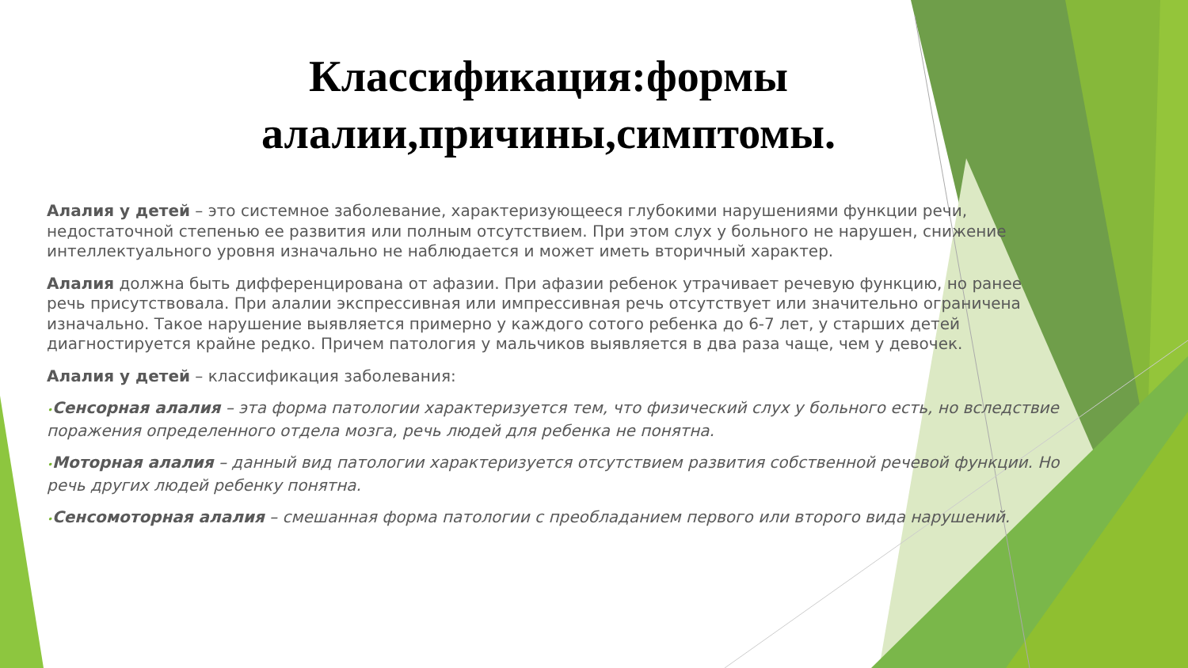Классификация:формы
алалии,причины,симптомы.
Алалия у детей – это системное заболевание, характеризующееся глубокими нарушениями функции речи, недостаточной степенью ее развития или полным отсутствием. При этом слух у больного не нарушен, снижение интеллектуального уровня изначально не наблюдается и может иметь вторичный характер.
Алалия должна быть дифференцирована от афазии. При афазии ребенок утрачивает речевую функцию, но ранее речь присутствовала. При алалии экспрессивная или импрессивная речь отсутствует или значительно ограничена изначально. Такое нарушение выявляется примерно у каждого сотого ребенка до 6-7 лет, у старших детей диагностируется крайне редко. Причем патология у мальчиков выявляется в два раза чаще, чем у девочек.
Алалия у детей – классификация заболевания:
•Сенсорная алалия – эта форма патологии характеризуется тем, что физический слух у больного есть, но вследствие поражения определенного отдела мозга, речь людей для ребенка не понятна.
•Моторная алалия – данный вид патологии характеризуется отсутствием развития собственной речевой функции. Но речь других людей ребенку понятна.
•Сенсомоторная алалия – смешанная форма патологии с преобладанием первого или второго вида нарушений.